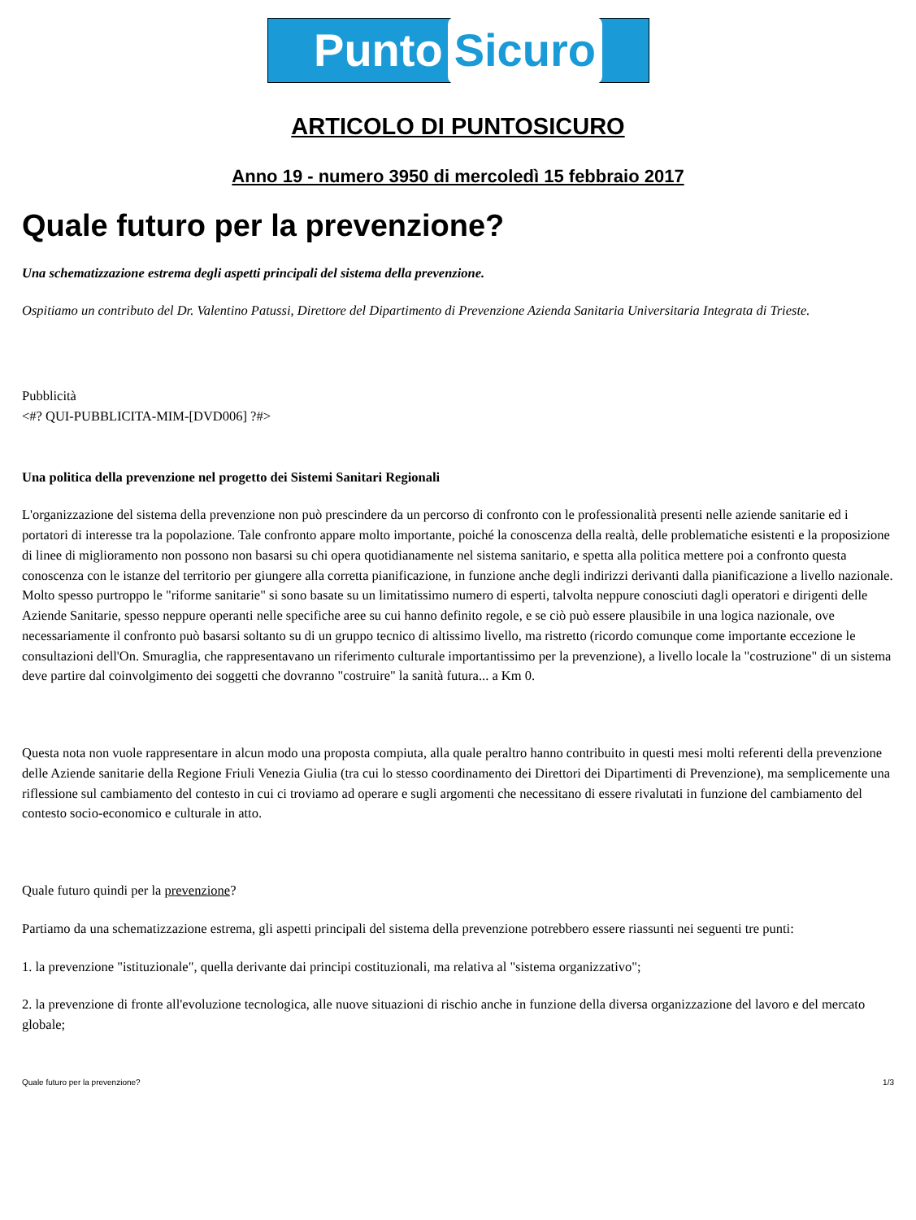Punto Sicuro
ARTICOLO DI PUNTOSICURO
Anno 19 - numero 3950 di mercoledì 15 febbraio 2017
Quale futuro per la prevenzione?
Una schematizzazione estrema degli aspetti principali del sistema della prevenzione.
Ospitiamo un contributo del Dr. Valentino Patussi, Direttore del Dipartimento di Prevenzione Azienda Sanitaria Universitaria Integrata di Trieste.
Pubblicità
<#? QUI-PUBBLICITA-MIM-[DVD006] ?#>
Una politica della prevenzione nel progetto dei Sistemi Sanitari Regionali
L'organizzazione del sistema della prevenzione non può prescindere da un percorso di confronto con le professionalità presenti nelle aziende sanitarie ed i portatori di interesse tra la popolazione. Tale confronto appare molto importante, poiché la conoscenza della realtà, delle problematiche esistenti e la proposizione di linee di miglioramento non possono non basarsi su chi opera quotidianamente nel sistema sanitario, e spetta alla politica mettere poi a confronto questa conoscenza con le istanze del territorio per giungere alla corretta pianificazione, in funzione anche degli indirizzi derivanti dalla pianificazione a livello nazionale. Molto spesso purtroppo le "riforme sanitarie" si sono basate su un limitatissimo numero di esperti, talvolta neppure conosciuti dagli operatori e dirigenti delle Aziende Sanitarie, spesso neppure operanti nelle specifiche aree su cui hanno definito regole, e se ciò può essere plausibile in una logica nazionale, ove necessariamente il confronto può basarsi soltanto su di un gruppo tecnico di altissimo livello, ma ristretto (ricordo comunque come importante eccezione le consultazioni dell'On. Smuraglia, che rappresentavano un riferimento culturale importantissimo per la prevenzione), a livello locale la "costruzione" di un sistema deve partire dal coinvolgimento dei soggetti che dovranno "costruire" la sanità futura... a Km 0.
Questa nota non vuole rappresentare in alcun modo una proposta compiuta, alla quale peraltro hanno contribuito in questi mesi molti referenti della prevenzione delle Aziende sanitarie della Regione Friuli Venezia Giulia (tra cui lo stesso coordinamento dei Direttori dei Dipartimenti di Prevenzione), ma semplicemente una riflessione sul cambiamento del contesto in cui ci troviamo ad operare e sugli argomenti che necessitano di essere rivalutati in funzione del cambiamento del contesto socio-economico e culturale in atto.
Quale futuro quindi per la prevenzione?
Partiamo da una schematizzazione estrema, gli aspetti principali del sistema della prevenzione potrebbero essere riassunti nei seguenti tre punti:
1. la prevenzione "istituzionale", quella derivante dai principi costituzionali, ma relativa al "sistema organizzativo";
2. la prevenzione di fronte all'evoluzione tecnologica, alle nuove situazioni di rischio anche in funzione della diversa organizzazione del lavoro e del mercato globale;
Quale futuro per la prevenzione? 1/3